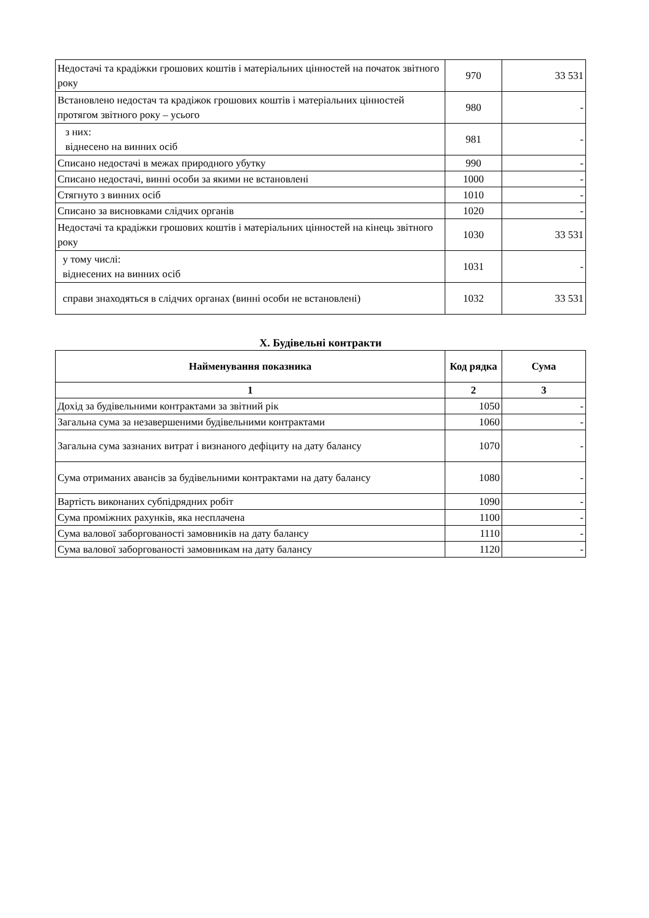| Недостачі та крадіжки грошових коштів і матеріальних цінностей на початок звітного року | 970 | 33 531 |
| Встановлено недостач та крадіжок грошових коштів і матеріальних цінностей протягом звітного року – усього | 980 | - |
| з них: віднесено на винних осіб | 981 | - |
| Списано недостачі в межах природного убутку | 990 | - |
| Списано недостачі, винні особи за якими не встановлені | 1000 | - |
| Стягнуто з винних осіб | 1010 | - |
| Списано за висновками слідчих органів | 1020 | - |
| Недостачі та крадіжки грошових коштів і матеріальних цінностей на кінець звітного року | 1030 | 33 531 |
| у тому числі: віднесених на винних осіб | 1031 | - |
| справи знаходяться в слідчих органах (винні особи не встановлені) | 1032 | 33 531 |
X. Будівельні контракти
| Найменування показника | Код рядка | Сума |
| --- | --- | --- |
| 1 | 2 | 3 |
| Дохід за будівельними контрактами за звітний рік | 1050 | - |
| Загальна сума за незавершеними будівельними контрактами | 1060 | - |
| Загальна сума зазнаних витрат і визнаного дефіциту на дату балансу | 1070 | - |
| Сума отриманих авансів за будівельними контрактами на дату балансу | 1080 | - |
| Вартість виконаних субпідрядних робіт | 1090 | - |
| Сума проміжних рахунків, яка несплачена | 1100 | - |
| Сума валової заборгованості замовників на дату балансу | 1110 | - |
| Сума валової заборгованості замовникам на дату балансу | 1120 | - |